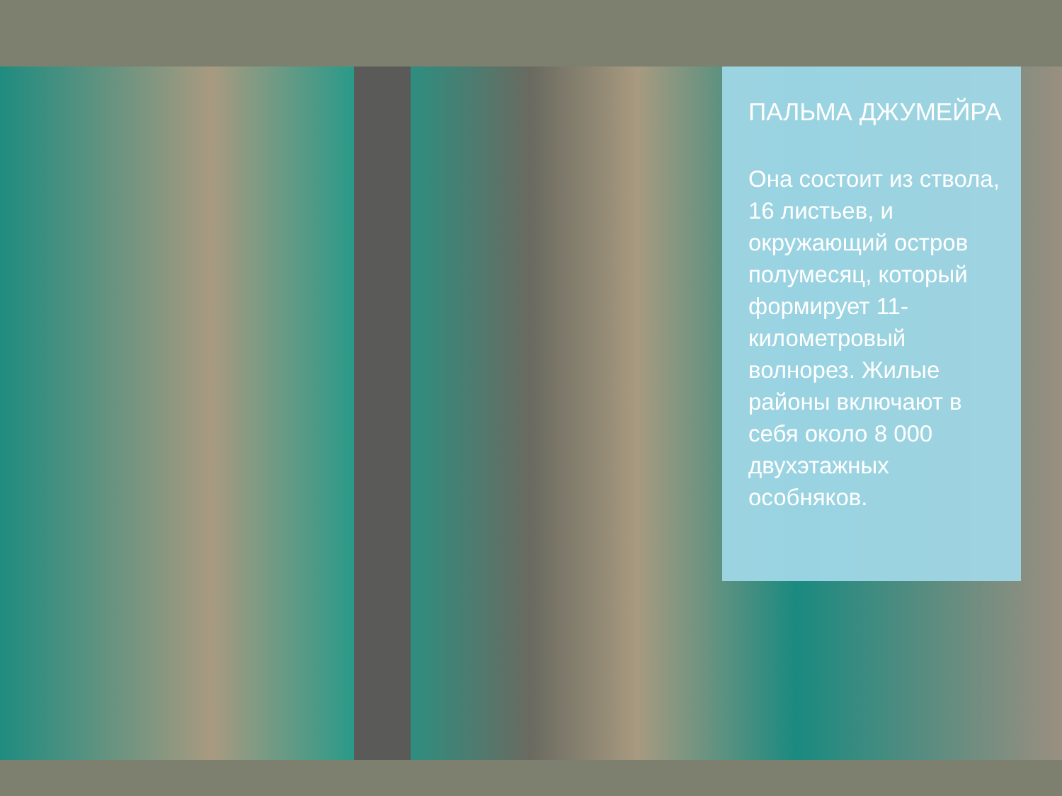ПАЛЬМА ДЖУМЕЙРА
Она состоит из ствола, 16 листьев, и окружающий остров полумесяц, который формирует 11-километровый волнорез. Жилые районы включают в себя около 8 000 двухэтажных особняков.